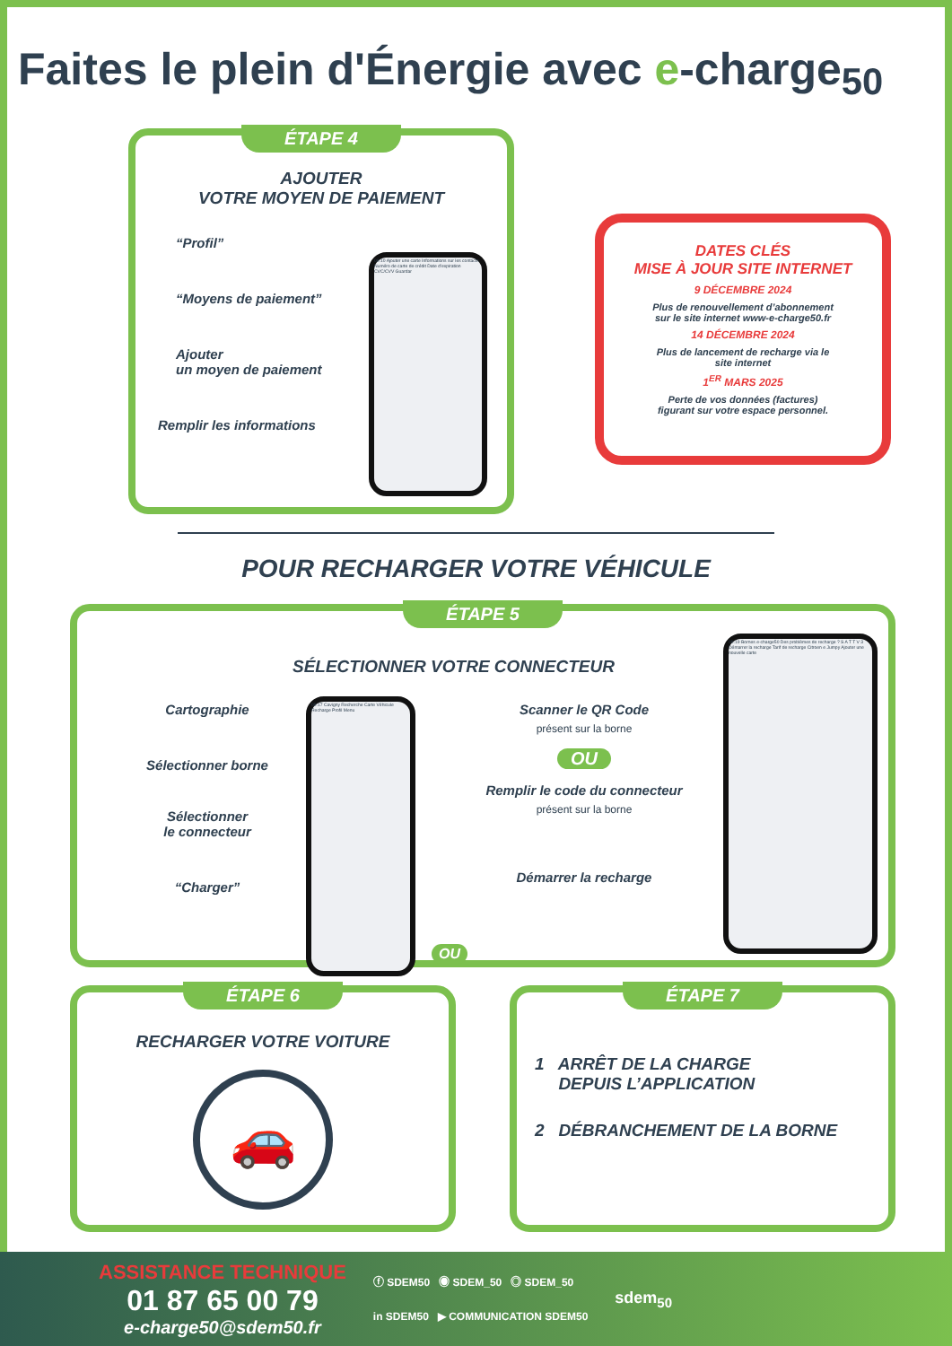Faites le plein d'Énergie avec e-charge<sub>50</sub>
ÉTAPE 4
AJOUTER
VOTRE MOYEN DE PAIEMENT
“Profil”
“Moyens de paiement”
Ajouter
un moyen de paiement
Remplir les informations
09:10 Ajouter une carte Informations sur les contacts Numéro de carte de crédit Date d'expiration CVC/CVV Guardar
DATES CLÉS
MISE À JOUR SITE INTERNET
9 DÉCEMBRE 2024
Plus de renouvellement d’abonnement
sur le site internet www-e-charge50.fr
14 DÉCEMBRE 2024
Plus de lancement de recharge via le
site internet
1<sup>ER</sup> MARS 2025
Perte de vos données (factures)
figurant sur votre espace personnel.
POUR RECHARGER VOTRE VÉHICULE
ÉTAPE 5
SÉLECTIONNER VOTRE CONNECTEUR
Cartographie
Sélectionner borne
Sélectionner
le connecteur
“Charger”
09:17 Cavigny Recherche Carte Véhicule Recharge Profil Menu
Scanner le QR Code
présent sur la borne
OU
Remplir le code du connecteur
présent sur la borne
Démarrer la recharge
OU
09:19 Bornes e-charge50 Des problèmes de recharge ? S A T T V 3 Démarrer la recharge Tarif de recharge Citroen e Jumpy Ajouter une nouvelle carte
ÉTAPE 6
RECHARGER VOTRE VOITURE
🚗
ÉTAPE 7
1 ARRÊT DE LA CHARGE
DEPUIS L’APPLICATION
2 DÉBRANCHEMENT DE LA BORNE
ASSISTANCE TECHNIQUE
01 87 65 00 79
e-charge50@sdem50.fr
ⓕ SDEM50 ◉ SDEM_50 ◎ SDEM_50
in SDEM50 ▶ COMMUNICATION SDEM50
sdem<sub>50</sub>